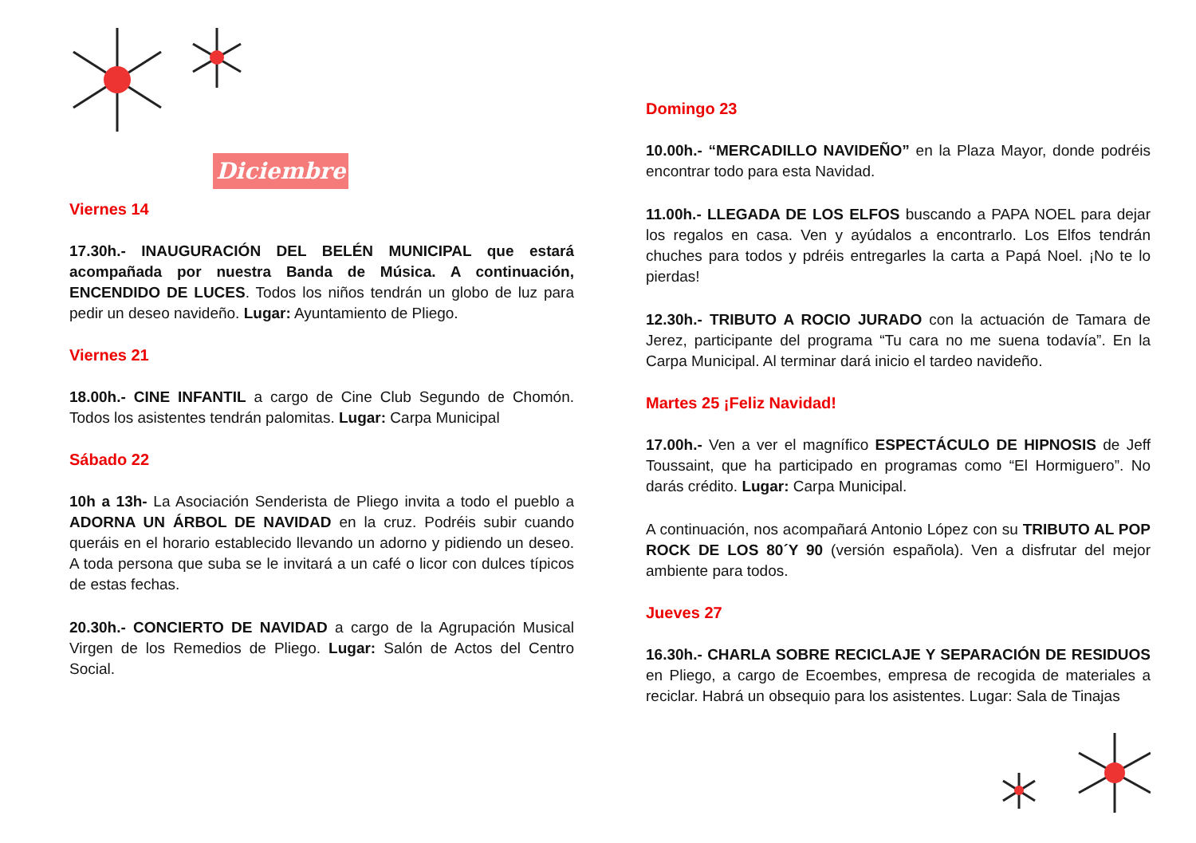Diciembre
Viernes 14
17.30h.- INAUGURACIÓN DEL BELÉN MUNICIPAL que estará acompañada por nuestra Banda de Música. A continuación, ENCENDIDO DE LUCES. Todos los niños tendrán un globo de luz para pedir un deseo navideño. Lugar: Ayuntamiento de Pliego.
Viernes 21
18.00h.- CINE INFANTIL a cargo de Cine Club Segundo de Chomón. Todos los asistentes tendrán palomitas. Lugar: Carpa Municipal
Sábado 22
10h a 13h- La Asociación Senderista de Pliego invita a todo el pueblo a ADORNA UN ÁRBOL DE NAVIDAD en la cruz. Podréis subir cuando queráis en el horario establecido llevando un adorno y pidiendo un deseo. A toda persona que suba se le invitará a un café o licor con dulces típicos de estas fechas.
20.30h.- CONCIERTO DE NAVIDAD a cargo de la Agrupación Musical Virgen de los Remedios de Pliego. Lugar: Salón de Actos del Centro Social.
Domingo 23
10.00h.- “MERCADILLO NAVIDEÑO” en la Plaza Mayor, donde podréis encontrar todo para esta Navidad.
11.00h.- LLEGADA DE LOS ELFOS buscando a PAPA NOEL para dejar los regalos en casa. Ven y ayúdalos a encontrarlo. Los Elfos tendrán chuches para todos y pdréis entregarles la carta a Papá Noel. ¡No te lo pierdas!
12.30h.- TRIBUTO A ROCIO JURADO con la actuación de Tamara de Jerez, participante del programa “Tu cara no me suena todavía”. En la Carpa Municipal. Al terminar dará inicio el tardeo navideño.
Martes 25 ¡Feliz Navidad!
17.00h.- Ven a ver el magnífico ESPECTÁCULO DE HIPNOSIS de Jeff Toussaint, que ha participado en programas como “El Hormiguero”. No darás crédito. Lugar: Carpa Municipal.
A continuación, nos acompañará Antonio López con su TRIBUTO AL POP ROCK DE LOS 80´Y 90 (versión española). Ven a disfrutar del mejor ambiente para todos.
Jueves 27
16.30h.- CHARLA SOBRE RECICLAJE Y SEPARACIÓN DE RESIDUOS en Pliego, a cargo de Ecoembes, empresa de recogida de materiales a reciclar. Habrá un obsequio para los asistentes. Lugar: Sala de Tinajas